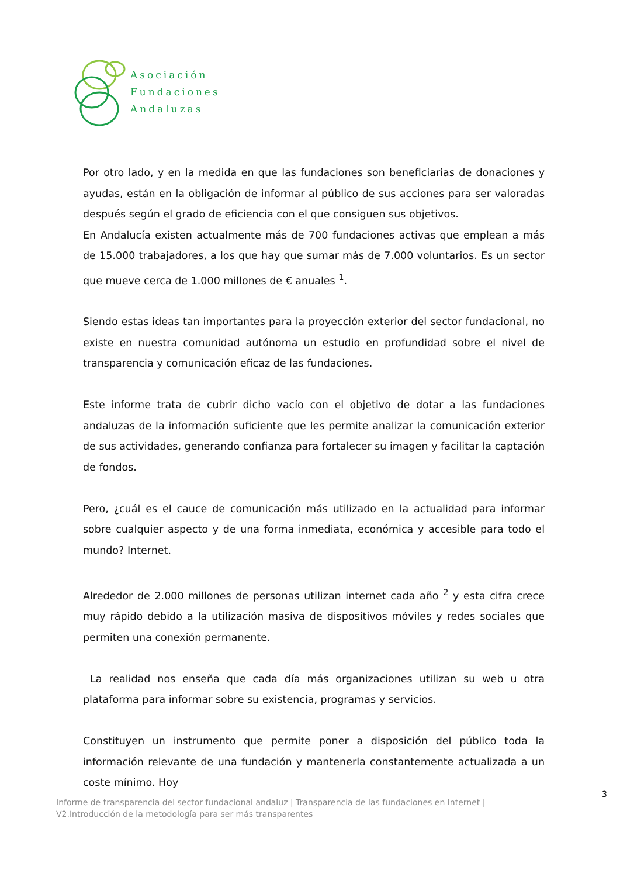Asociación
Fundaciones
Andaluzas
Por otro lado, y en la medida en que las fundaciones son beneficiarias de donaciones y ayudas, están en la obligación de informar al público de sus acciones para ser valoradas después según el grado de eficiencia con el que consiguen sus objetivos.
En Andalucía existen actualmente más de 700 fundaciones activas que emplean a más de 15.000 trabajadores, a los que hay que sumar más de 7.000 voluntarios. Es un sector que mueve cerca de 1.000 millones de € anuales <sup>1</sup>.
Siendo estas ideas tan importantes para la proyección exterior del sector fundacional, no existe en nuestra comunidad autónoma un estudio en profundidad sobre el nivel de transparencia y comunicación eficaz de las fundaciones.
Este informe trata de cubrir dicho vacío con el objetivo de dotar a las fundaciones andaluzas de la información suficiente que les permite analizar la comunicación exterior de sus actividades, generando confianza para fortalecer su imagen y facilitar la captación de fondos.
Pero, ¿cuál es el cauce de comunicación más utilizado en la actualidad para informar sobre cualquier aspecto y de una forma inmediata, económica y accesible para todo el mundo? Internet.
Alrededor de 2.000 millones de personas utilizan internet cada año <sup>2</sup> y esta cifra crece muy rápido debido a la utilización masiva de dispositivos móviles y redes sociales que permiten una conexión permanente.
La realidad nos enseña que cada día más organizaciones utilizan su web u otra plataforma para informar sobre su existencia, programas y servicios.
Constituyen un instrumento que permite poner a disposición del público toda la información relevante de una fundación y mantenerla constantemente actualizada a un coste mínimo. Hoy
3
Informe de transparencia del sector fundacional andaluz | Transparencia de las fundaciones en Internet |
V2.Introducción de la metodología para ser más transparentes